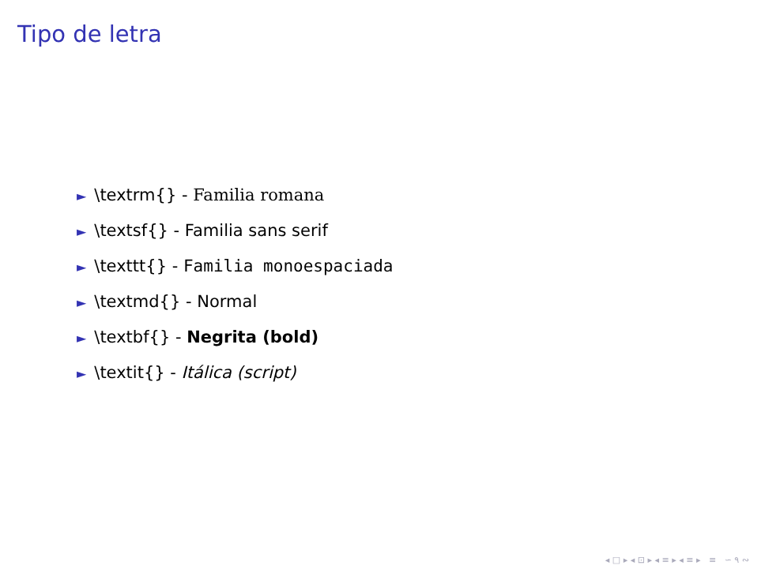Tipo de letra
► \textrm{} - Familia romana
► \textsf{} - Familia sans serif
► \texttt{} - Familia monoespaciada
► \textmd{} - Normal
► \textbf{} - Negrita (bold)
► \textit{} - Itálica (script)
◂ □ ▸ ◂ ⊡ ▸ ◂ ≡ ▸ ◂ ≡ ▸ ≡ ∽ ۹ ∾